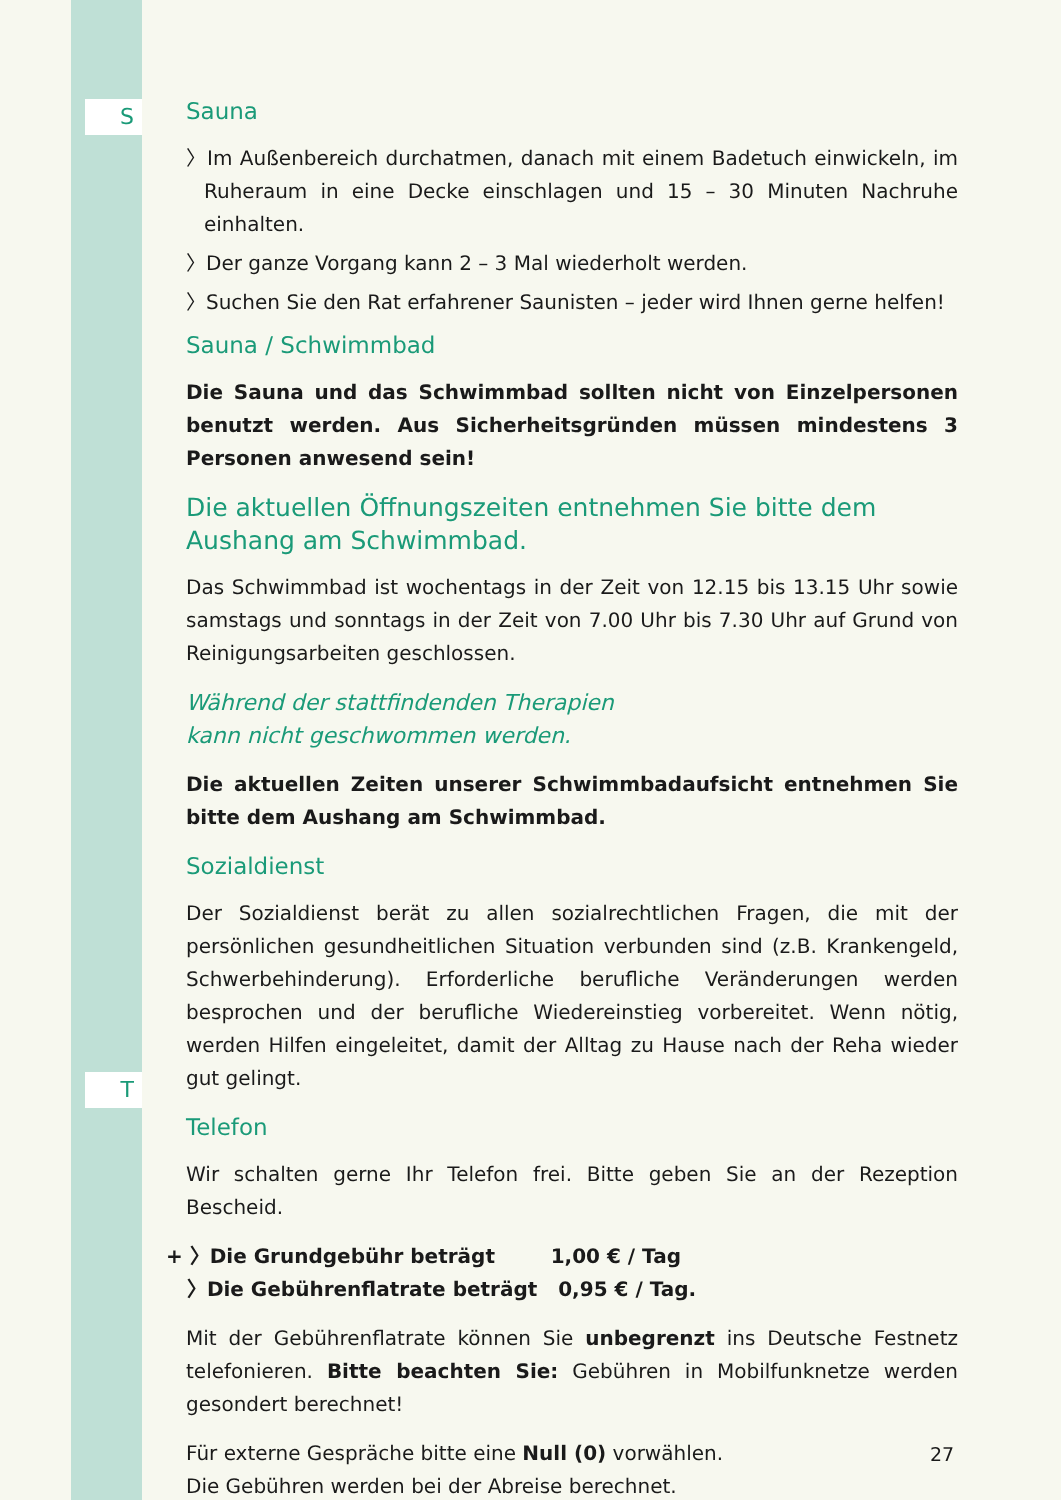S
T
Sauna
〉Im Außenbereich durchatmen, danach mit einem Badetuch einwickeln, im Ruheraum in eine Decke einschlagen und 15 – 30 Minuten Nachruhe einhalten.
〉Der ganze Vorgang kann 2 – 3 Mal wiederholt werden.
〉Suchen Sie den Rat erfahrener Saunisten – jeder wird Ihnen gerne helfen!
Sauna / Schwimmbad
Die Sauna und das Schwimmbad sollten nicht von Einzelpersonen benutzt werden. Aus Sicherheitsgründen müssen mindestens 3 Personen anwesend sein!
Die aktuellen Öffnungszeiten entnehmen Sie bitte dem Aushang am Schwimmbad.
Das Schwimmbad ist wochentags in der Zeit von 12.15 bis 13.15 Uhr sowie samstags und sonntags in der Zeit von 7.00 Uhr bis 7.30 Uhr auf Grund von Reinigungsarbeiten geschlossen.
Während der stattfindenden Therapien
kann nicht geschwommen werden.
Die aktuellen Zeiten unserer Schwimmbadaufsicht entnehmen Sie bitte dem Aushang am Schwimmbad.
Sozialdienst
Der Sozialdienst berät zu allen sozialrechtlichen Fragen, die mit der persönlichen gesundheitlichen Situation verbunden sind (z.B. Krankengeld, Schwerbehinderung). Erforderliche berufliche Veränderungen werden besprochen und der berufliche Wiedereinstieg vorbereitet. Wenn nötig, werden Hilfen eingeleitet, damit der Alltag zu Hause nach der Reha wieder gut gelingt.
Telefon
Wir schalten gerne Ihr Telefon frei. Bitte geben Sie an der Rezeption Bescheid.
+ 〉Die Grundgebühr beträgt 1,00 € / Tag
〉Die Gebührenflatrate beträgt 0,95 € / Tag.
Mit der Gebührenflatrate können Sie unbegrenzt ins Deutsche Festnetz telefonieren. Bitte beachten Sie: Gebühren in Mobilfunknetze werden gesondert berechnet!
Für externe Gespräche bitte eine Null (0) vorwählen.
Die Gebühren werden bei der Abreise berechnet.
27